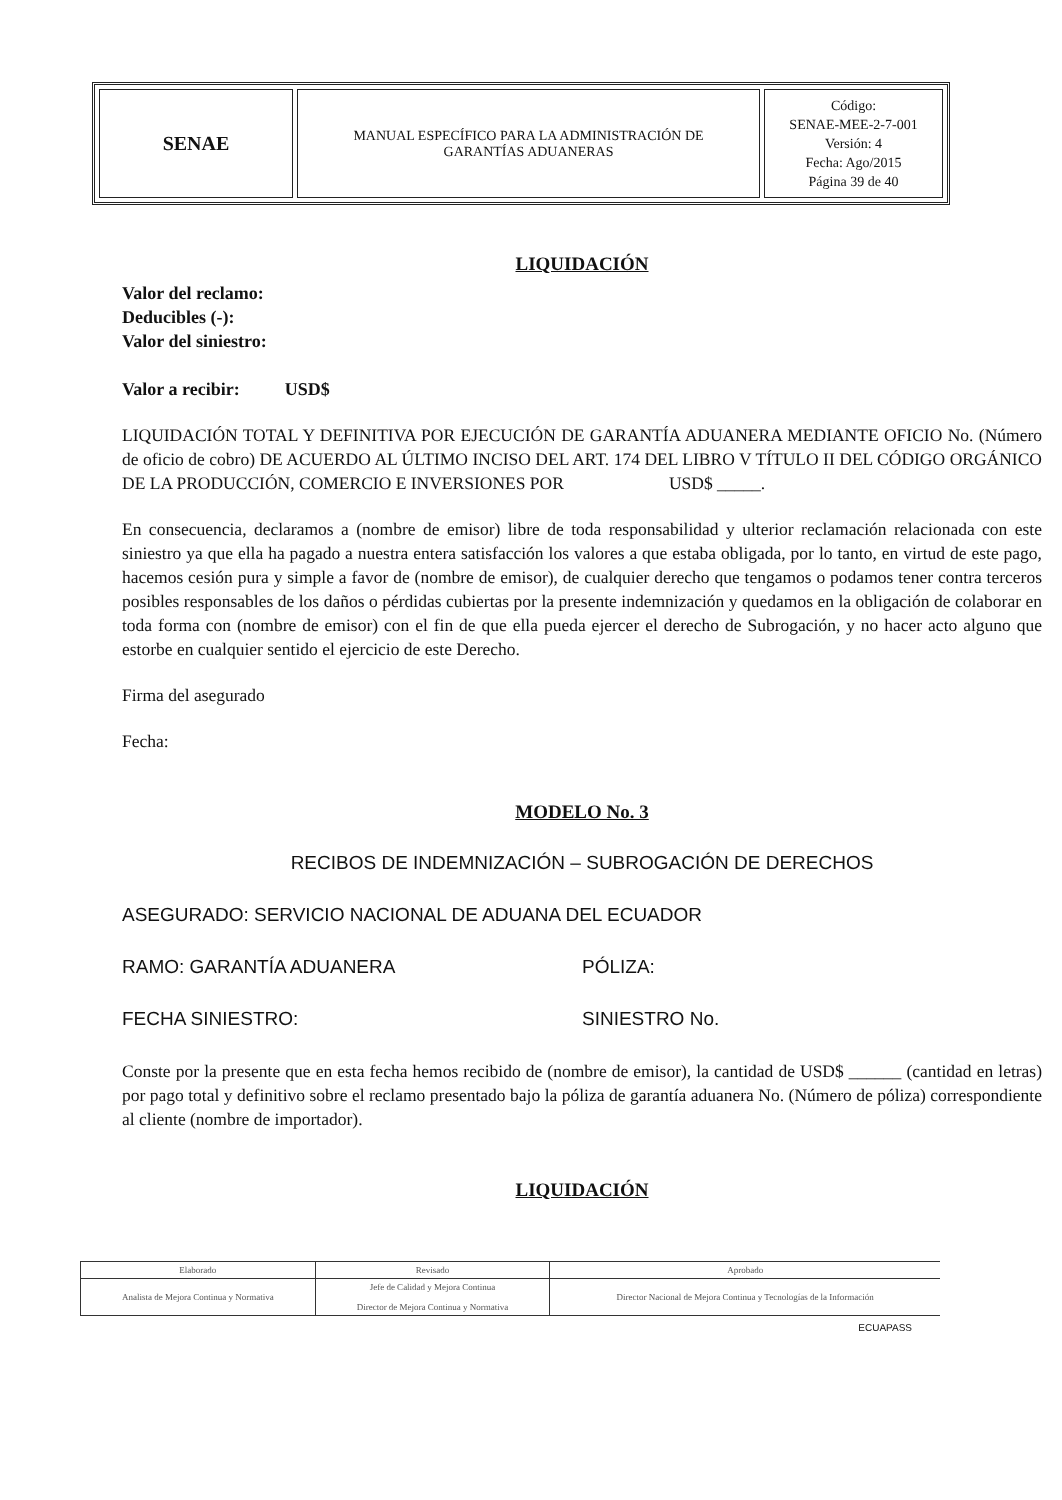| SENAE | MANUAL ESPECÍFICO PARA LA ADMINISTRACIÓN DE GARANTÍAS ADUANERAS | Código: SENAE-MEE-2-7-001 Versión: 4 Fecha: Ago/2015 Página 39 de 40 |
LIQUIDACIÓN
Valor del reclamo:
Deducibles (-):
Valor del siniestro:
Valor a recibir: USD$
LIQUIDACIÓN TOTAL Y DEFINITIVA POR EJECUCIÓN DE GARANTÍA ADUANERA MEDIANTE OFICIO No. (Número de oficio de cobro) DE ACUERDO AL ÚLTIMO INCISO DEL ART. 174 DEL LIBRO V TÍTULO II DEL CÓDIGO ORGÁNICO DE LA PRODUCCIÓN, COMERCIO E INVERSIONES POR USD$ _____.
En consecuencia, declaramos a (nombre de emisor) libre de toda responsabilidad y ulterior reclamación relacionada con este siniestro ya que ella ha pagado a nuestra entera satisfacción los valores a que estaba obligada, por lo tanto, en virtud de este pago, hacemos cesión pura y simple a favor de (nombre de emisor), de cualquier derecho que tengamos o podamos tener contra terceros posibles responsables de los daños o pérdidas cubiertas por la presente indemnización y quedamos en la obligación de colaborar en toda forma con (nombre de emisor) con el fin de que ella pueda ejercer el derecho de Subrogación, y no hacer acto alguno que estorbe en cualquier sentido el ejercicio de este Derecho.
Firma del asegurado
Fecha:
MODELO No. 3
RECIBOS DE INDEMNIZACIÓN – SUBROGACIÓN DE DERECHOS
ASEGURADO: SERVICIO NACIONAL DE ADUANA DEL ECUADOR
RAMO: GARANTÍA ADUANERA PÓLIZA:
FECHA SINIESTRO: SINIESTRO No.
Conste por la presente que en esta fecha hemos recibido de (nombre de emisor), la cantidad de USD$ ______ (cantidad en letras) por pago total y definitivo sobre el reclamo presentado bajo la póliza de garantía aduanera No. (Número de póliza) correspondiente al cliente (nombre de importador).
LIQUIDACIÓN
| Elaborado | Revisado | Aprobado |
| --- | --- | --- |
| Analista de Mejora Continua y Normativa | Jefe de Calidad y Mejora Continua Director de Mejora Continua y Normativa | Director Nacional de Mejora Continua y Tecnologías de la Información |
ECUAPASS